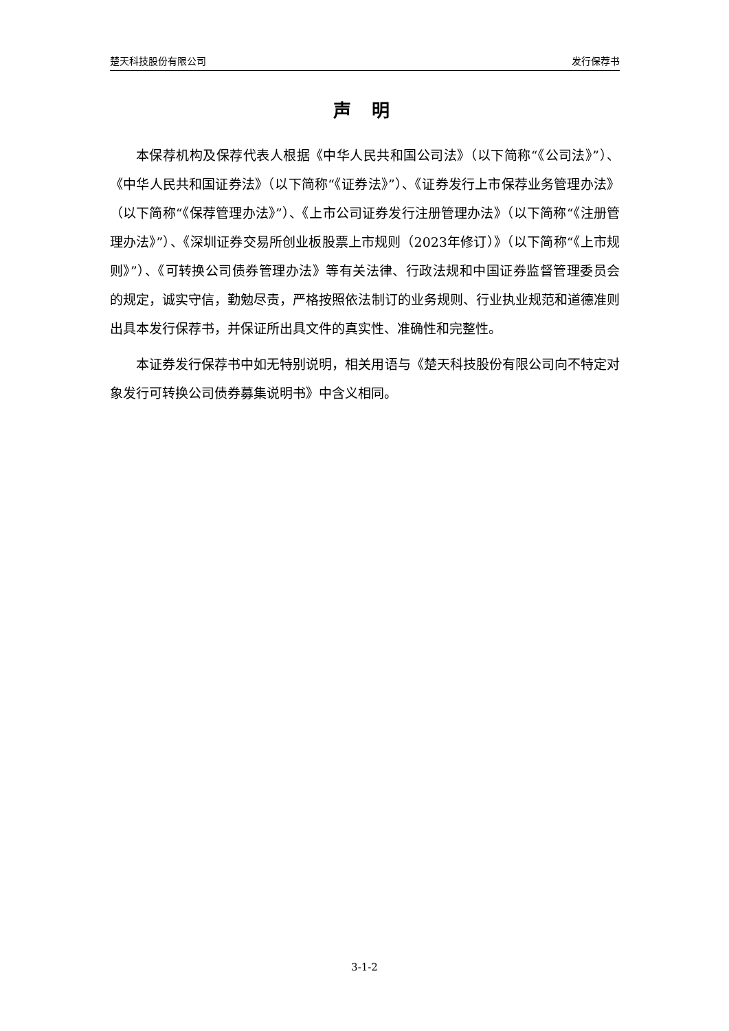楚天科技股份有限公司 发行保荐书
声 明
本保荐机构及保荐代表人根据《中华人民共和国公司法》（以下简称“《公司法》”）、《中华人民共和国证券法》（以下简称“《证券法》”）、《证券发行上市保荐业务管理办法》（以下简称“《保荐管理办法》”）、《上市公司证券发行注册管理办法》（以下简称“《注册管理办法》”）、《深圳证券交易所创业板股票上市规则（2023年修订）》（以下简称“《上市规则》”）、《可转换公司债券管理办法》等有关法律、行政法规和中国证券监督管理委员会的规定，诚实守信，勤勉尽责，严格按照依法制订的业务规则、行业执业规范和道德准则出具本发行保荐书，并保证所出具文件的真实性、准确性和完整性。
本证券发行保荐书中如无特别说明，相关用语与《楚天科技股份有限公司向不特定对象发行可转换公司债券募集说明书》中含义相同。
3-1-2